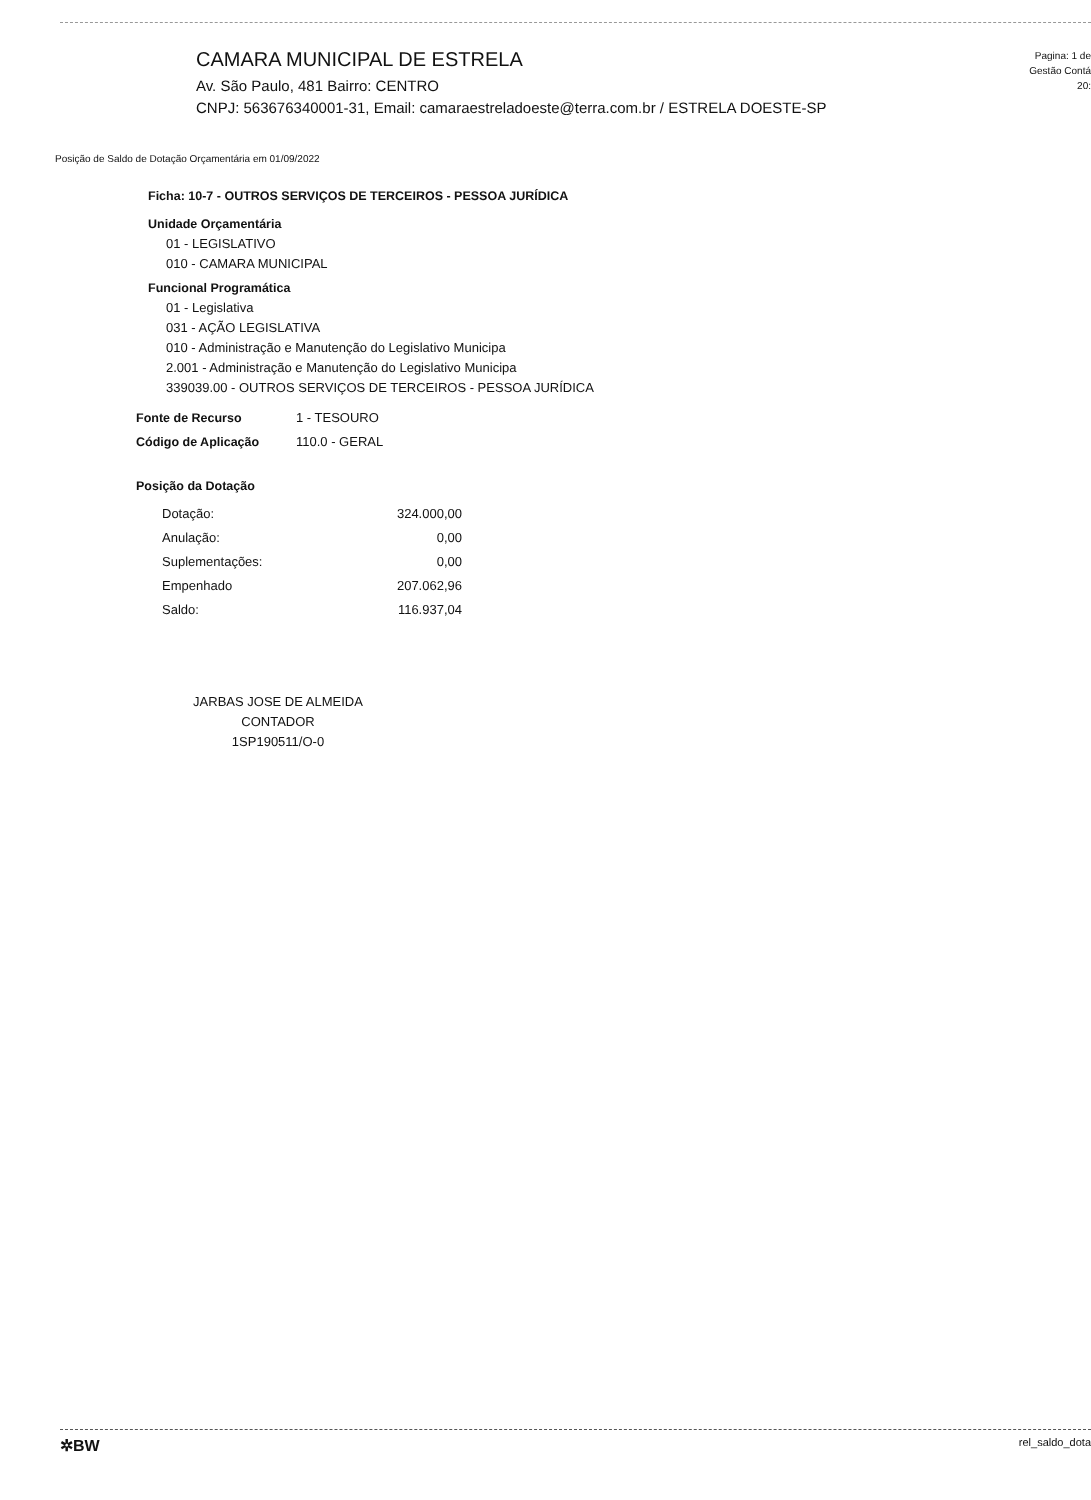CAMARA MUNICIPAL DE ESTRELA
Av. São Paulo, 481 Bairro: CENTRO
CNPJ: 563676340001-31, Email: camaraestreladoeste@terra.com.br / ESTRELA DOESTE-SP
Pagina: 1 de
Gestão Contá
20:
Posição de Saldo de Dotação Orçamentária em 01/09/2022
Ficha: 10-7 - OUTROS SERVIÇOS DE TERCEIROS - PESSOA JURÍDICA
Unidade Orçamentária
01 - LEGISLATIVO
010 - CAMARA MUNICIPAL
Funcional Programática
01 - Legislativa
031 - AÇÃO LEGISLATIVA
010 - Administração e Manutenção do Legislativo Municipa
2.001 - Administração e Manutenção do Legislativo Municipa
339039.00 - OUTROS SERVIÇOS DE TERCEIROS - PESSOA JURÍDICA
| Fonte de Recurso | 1 - TESOURO |
| Código de Aplicação | 110.0 - GERAL |
Posição da Dotação
| Dotação: | 324.000,00 |
| Anulação: | 0,00 |
| Suplementações: | 0,00 |
| Empenhado | 207.062,96 |
| Saldo: | 116.937,04 |
JARBAS JOSE DE ALMEIDA
CONTADOR
1SP190511/O-0
✲BW rel_saldo_dota